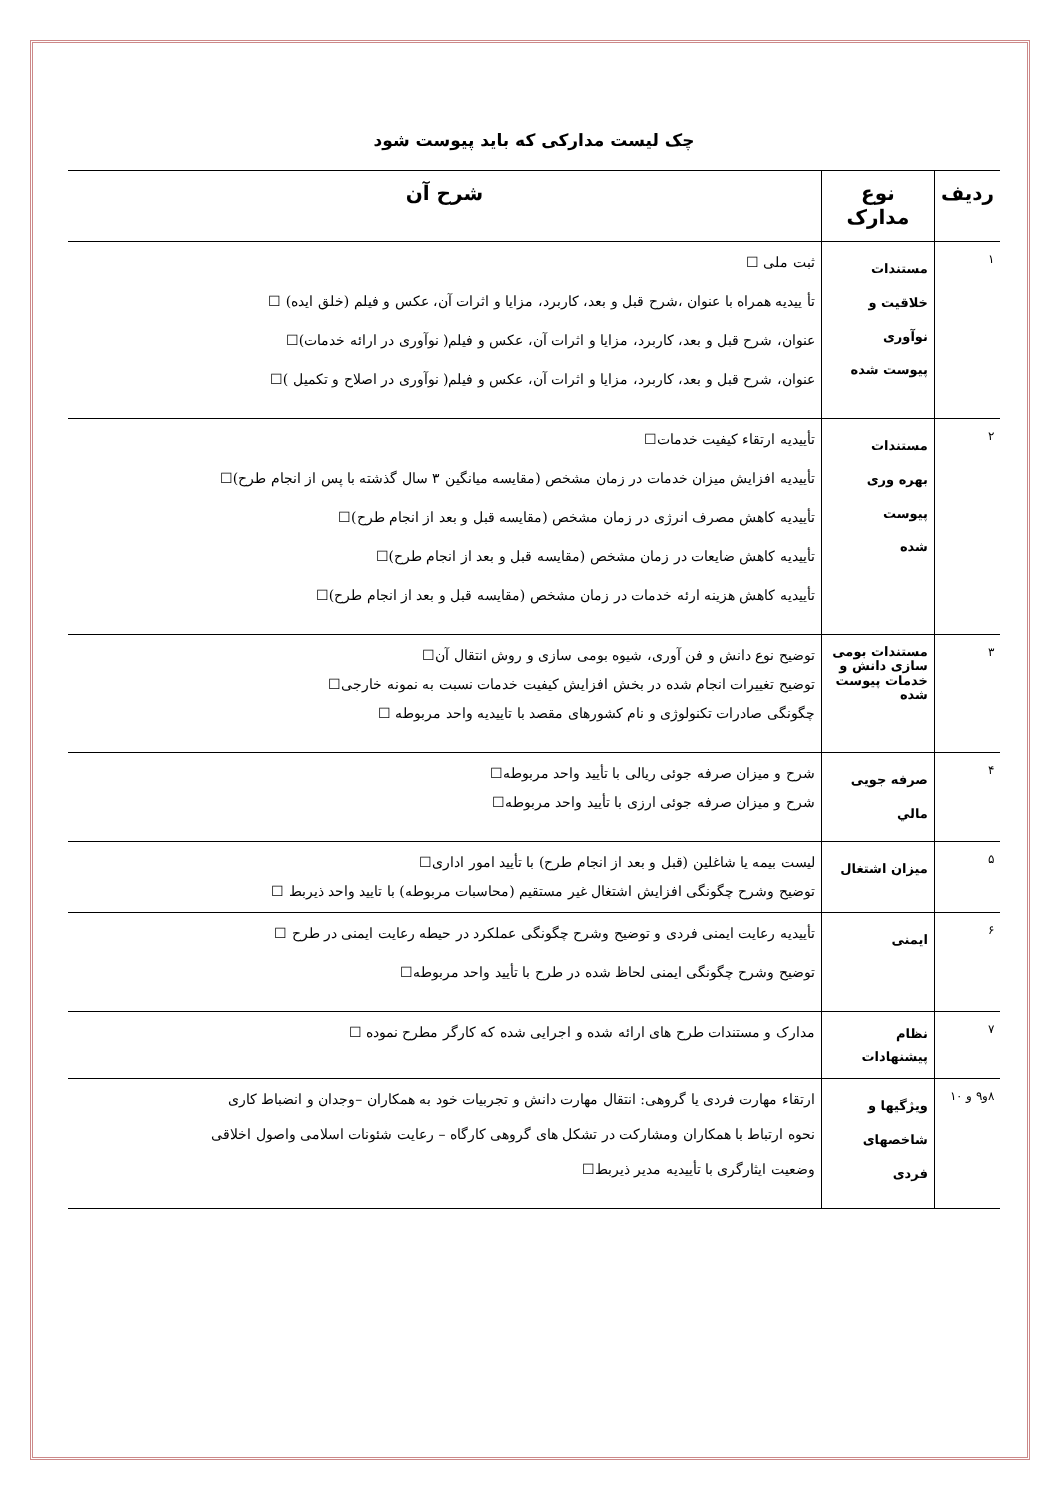چک لیست مدارکی که باید پیوست شود
| ردیف | نوع مدارک | شرح آن |
| --- | --- | --- |
| ۱ | مستندات خلاقیت و نوآوری پیوست شده | ثبت ملی ☐ تأ ییدیه همراه با عنوان ،شرح قبل و بعد، کاربرد، مزایا و اثرات آن، عکس و فیلم (خلق ایده) ☐ عنوان، شرح قبل و بعد، کاربرد، مزایا و اثرات آن، عکس و فیلم( نوآوری در ارائه خدمات)☐ عنوان، شرح قبل و بعد، کاربرد، مزایا و اثرات آن، عکس و فیلم( نوآوری در اصلاح و تکمیل )☐ |
| ۲ | مستندات بهره وری پیوست شده | تأییدیه ارتقاء کیفیت خدمات☐ تأییدیه افزایش میزان خدمات در زمان مشخص (مقایسه میانگین ۳ سال گذشته با پس از انجام طرح)☐ تأییدیه کاهش مصرف انرژی در زمان مشخص (مقایسه قبل و بعد از انجام طرح)☐ تأییدیه کاهش ضایعات در زمان مشخص (مقایسه قبل و بعد از انجام طرح)☐ تأییدیه کاهش هزینه ارئه خدمات در زمان مشخص (مقایسه قبل و بعد از انجام طرح)☐ |
| ۳ | مستندات بومی سازی دانش و خدمات پیوست شده | توضیح نوع دانش و فن آوری، شیوه بومی سازی و روش انتقال آن☐ توضیح تغییرات انجام شده در بخش افزایش کیفیت خدمات نسبت به نمونه خارجی☐ چگونگی صادرات تکنولوژی و نام کشورهای مقصد با تاییدیه واحد مربوطه ☐ |
| ۴ | صرفه جویی مالي | شرح و میزان صرفه جوئی ریالی با تأیید واحد مربوطه☐ شرح و میزان صرفه جوئی ارزی با تأیید واحد مربوطه☐ |
| ۵ | میزان اشتغال | لیست بیمه یا شاغلین (قبل و بعد از انجام طرح) با تأیید امور اداری☐ توضیح وشرح چگونگی افزایش اشتغال غیر مستقیم (محاسبات مربوطه) با تایید واحد ذیربط ☐ |
| ۶ | ایمنی | تأییدیه رعایت ایمنی فردی و توضیح وشرح چگونگی عملکرد در حیطه رعایت ایمنی در طرح ☐ توضیح وشرح چگونگی ایمنی لحاظ شده در طرح با تأیید واحد مربوطه☐ |
| ۷ | نظام پیشنهادات | مدارک و مستندات طرح های ارائه شده و اجرایی شده که کارگر مطرح نموده ☐ |
| ۸و۹ و ۱۰ | ویژگیها و شاخصهای فردی | ارتقاء مهارت فردی یا گروهی: انتقال مهارت دانش و تجربیات خود به همکاران –وجدان و انضباط کاری نحوه ارتباط با همکاران ومشارکت در تشکل های گروهی کارگاه – رعایت شئونات اسلامی واصول اخلاقی وضعیت ایثارگری با تأییدیه مدیر ذیربط☐ |